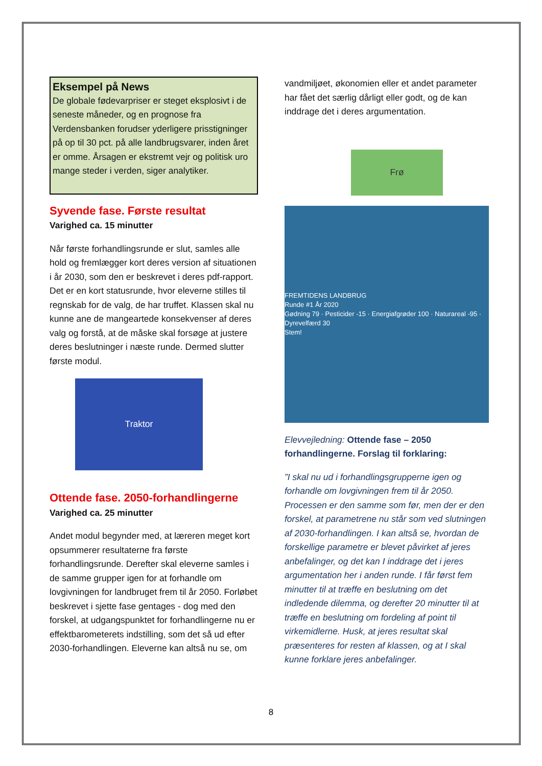Eksempel på News
De globale fødevarpriser er steget eksplosivt i de seneste måneder, og en prognose fra Verdensbanken forudser yderligere prisstigninger på op til 30 pct. på alle landbrugsvarer, inden året er omme. Årsagen er ekstremt vejr og politisk uro mange steder i verden, siger analytiker.
Syvende fase. Første resultat
Varighed ca. 15 minutter
Når første forhandlingsrunde er slut, samles alle hold og fremlægger kort deres version af situationen i år 2030, som den er beskrevet i deres pdf-rapport. Det er en kort statusrunde, hvor eleverne stilles til regnskab for de valg, de har truffet. Klassen skal nu kunne ane de mangeartede konsekvenser af deres valg og forstå, at de måske skal forsøge at justere deres beslutninger i næste runde. Dermed slutter første modul.
Traktor
Ottende fase. 2050-forhandlingerne
Varighed ca. 25 minutter
Andet modul begynder med, at læreren meget kort opsummerer resultaterne fra første forhandlingsrunde. Derefter skal eleverne samles i de samme grupper igen for at forhandle om lovgivningen for landbruget frem til år 2050. Forløbet beskrevet i sjette fase gentages - dog med den forskel, at udgangspunktet for forhandlingerne nu er effektbarometerets indstilling, som det så ud efter 2030-forhandlingen. Eleverne kan altså nu se, om
vandmiljøet, økonomien eller et andet parameter har fået det særlig dårligt eller godt, og de kan inddrage det i deres argumentation.
Frø
FREMTIDENS LANDBRUG
Runde #1 År 2020
Gødning 79 · Pesticider -15 · Energiafgrøder 100 · Naturareal -95 · Dyrevelfærd 30
Stem!
Elevvejledning: Ottende fase – 2050 forhandlingerne. Forslag til forklaring:
”I skal nu ud i forhandlingsgrupperne igen og forhandle om lovgivningen frem til år 2050. Processen er den samme som før, men der er den forskel, at parametrene nu står som ved slutningen af 2030-forhandlingen. I kan altså se, hvordan de forskellige parametre er blevet påvirket af jeres anbefalinger, og det kan I inddrage det i jeres argumentation her i anden runde. I får først fem minutter til at træffe en beslutning om det indledende dilemma, og derefter 20 minutter til at træffe en beslutning om fordeling af point til virkemidlerne. Husk, at jeres resultat skal præsenteres for resten af klassen, og at I skal kunne forklare jeres anbefalinger.
8